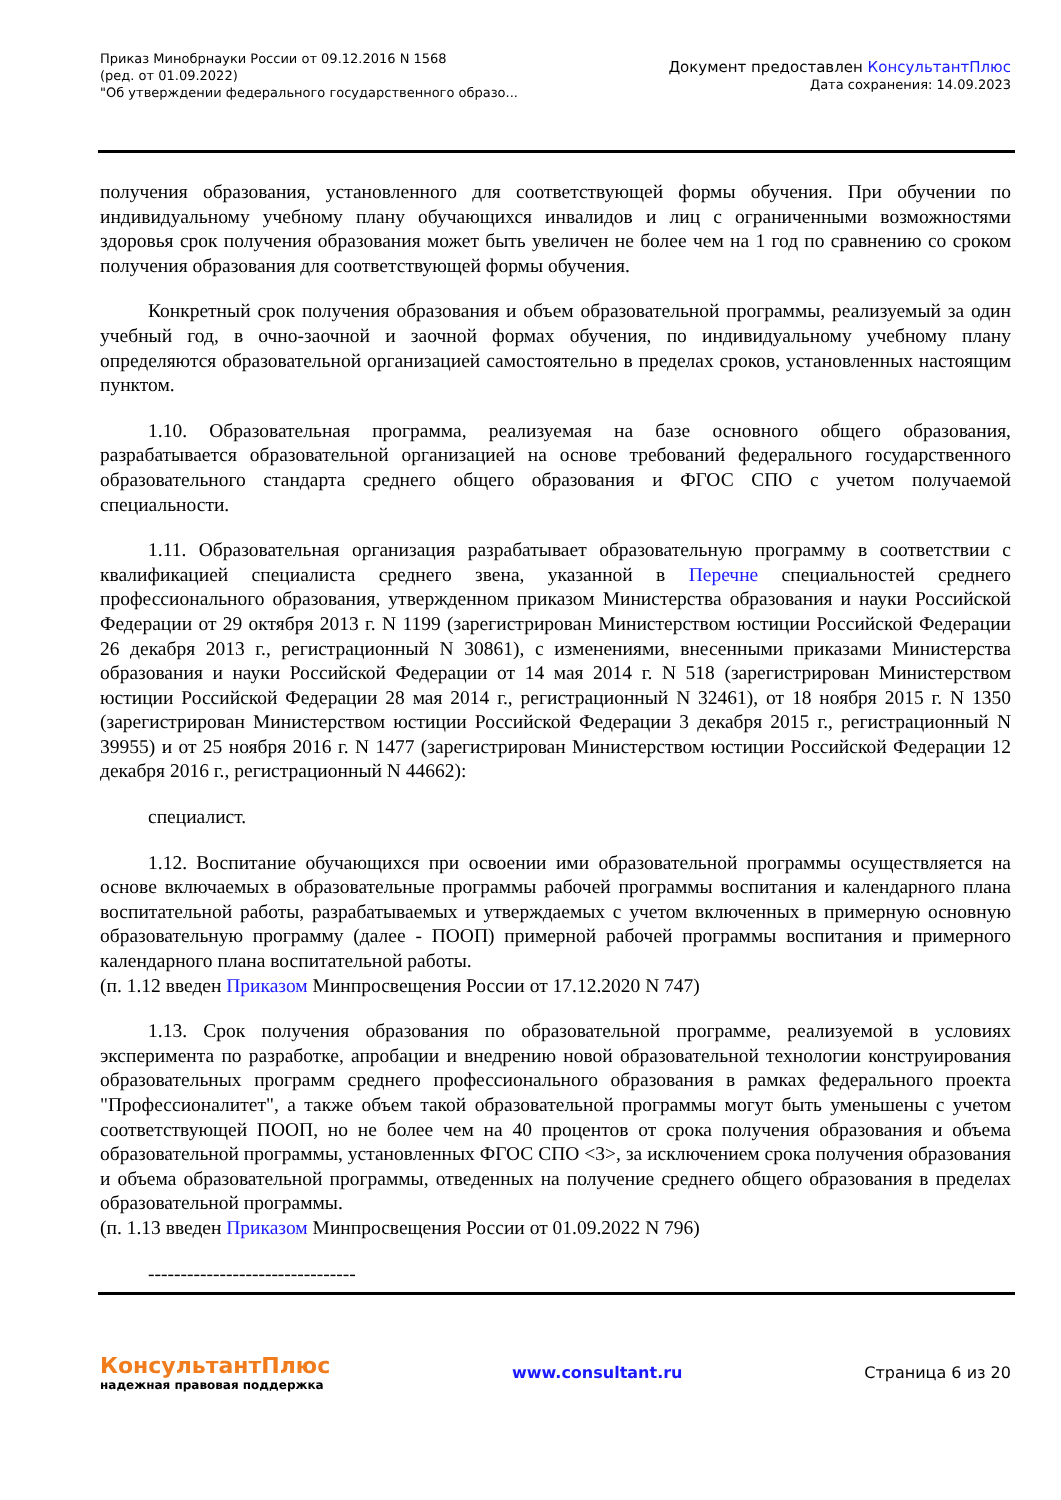Приказ Минобрнауки России от 09.12.2016 N 1568
(ред. от 01.09.2022)
"Об утверждении федерального государственного образо...
Документ предоставлен КонсультантПлюс
Дата сохранения: 14.09.2023
получения образования, установленного для соответствующей формы обучения. При обучении по индивидуальному учебному плану обучающихся инвалидов и лиц с ограниченными возможностями здоровья срок получения образования может быть увеличен не более чем на 1 год по сравнению со сроком получения образования для соответствующей формы обучения.
Конкретный срок получения образования и объем образовательной программы, реализуемый за один учебный год, в очно-заочной и заочной формах обучения, по индивидуальному учебному плану определяются образовательной организацией самостоятельно в пределах сроков, установленных настоящим пунктом.
1.10. Образовательная программа, реализуемая на базе основного общего образования, разрабатывается образовательной организацией на основе требований федерального государственного образовательного стандарта среднего общего образования и ФГОС СПО с учетом получаемой специальности.
1.11. Образовательная организация разрабатывает образовательную программу в соответствии с квалификацией специалиста среднего звена, указанной в Перечне специальностей среднего профессионального образования, утвержденном приказом Министерства образования и науки Российской Федерации от 29 октября 2013 г. N 1199 (зарегистрирован Министерством юстиции Российской Федерации 26 декабря 2013 г., регистрационный N 30861), с изменениями, внесенными приказами Министерства образования и науки Российской Федерации от 14 мая 2014 г. N 518 (зарегистрирован Министерством юстиции Российской Федерации 28 мая 2014 г., регистрационный N 32461), от 18 ноября 2015 г. N 1350 (зарегистрирован Министерством юстиции Российской Федерации 3 декабря 2015 г., регистрационный N 39955) и от 25 ноября 2016 г. N 1477 (зарегистрирован Министерством юстиции Российской Федерации 12 декабря 2016 г., регистрационный N 44662):
специалист.
1.12. Воспитание обучающихся при освоении ими образовательной программы осуществляется на основе включаемых в образовательные программы рабочей программы воспитания и календарного плана воспитательной работы, разрабатываемых и утверждаемых с учетом включенных в примерную основную образовательную программу (далее - ПООП) примерной рабочей программы воспитания и примерного календарного плана воспитательной работы.
(п. 1.12 введен Приказом Минпросвещения России от 17.12.2020 N 747)
1.13. Срок получения образования по образовательной программе, реализуемой в условиях эксперимента по разработке, апробации и внедрению новой образовательной технологии конструирования образовательных программ среднего профессионального образования в рамках федерального проекта "Профессионалитет", а также объем такой образовательной программы могут быть уменьшены с учетом соответствующей ПООП, но не более чем на 40 процентов от срока получения образования и объема образовательной программы, установленных ФГОС СПО <3>, за исключением срока получения образования и объема образовательной программы, отведенных на получение среднего общего образования в пределах образовательной программы.
(п. 1.13 введен Приказом Минпросвещения России от 01.09.2022 N 796)
--------------------------------
КонсультантПлюс
надежная правовая поддержка
www.consultant.ru Страница 6 из 20